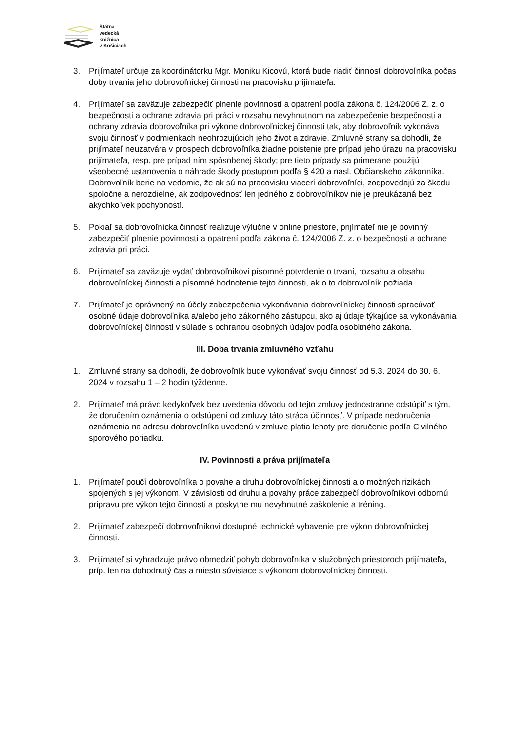Štátna
vedecká
knižnica
v Košiciach
3. Prijímateľ určuje za koordinátorku Mgr. Moniku Kicovú, ktorá bude riadiť činnosť dobrovoľníka počas doby trvania jeho dobrovoľníckej činnosti na pracovisku prijímateľa.
4. Prijímateľ sa zaväzuje zabezpečiť plnenie povinností a opatrení podľa zákona č. 124/2006 Z. z. o bezpečnosti a ochrane zdravia pri práci v rozsahu nevyhnutnom na zabezpečenie bezpečnosti a ochrany zdravia dobrovoľníka pri výkone dobrovoľníckej činnosti tak, aby dobrovoľník vykonával svoju činnosť v podmienkach neohrozujúcich jeho život a zdravie. Zmluvné strany sa dohodli, že prijímateľ neuzatvára v prospech dobrovoľníka žiadne poistenie pre prípad jeho úrazu na pracovisku prijímateľa, resp. pre prípad ním spôsobenej škody; pre tieto prípady sa primerane použijú všeobecné ustanovenia o náhrade škody postupom podľa § 420 a nasl. Občianskeho zákonníka. Dobrovoľník berie na vedomie, že ak sú na pracovisku viacerí dobrovoľníci, zodpovedajú za škodu spoločne a nerozdielne, ak zodpovednosť len jedného z dobrovoľníkov nie je preukázaná bez akýchkoľvek pochybností.
5. Pokiaľ sa dobrovoľnícka činnosť realizuje výlučne v online priestore, prijímateľ nie je povinný zabezpečiť plnenie povinností a opatrení podľa zákona č. 124/2006 Z. z. o bezpečnosti a ochrane zdravia pri práci.
6. Prijímateľ sa zaväzuje vydať dobrovoľníkovi písomné potvrdenie o trvaní, rozsahu a obsahu dobrovoľníckej činnosti a písomné hodnotenie tejto činnosti, ak o to dobrovoľník požiada.
7. Prijímateľ je oprávnený na účely zabezpečenia vykonávania dobrovoľníckej činnosti spracúvať osobné údaje dobrovoľníka a/alebo jeho zákonného zástupcu, ako aj údaje týkajúce sa vykonávania dobrovoľníckej činnosti v súlade s ochranou osobných údajov podľa osobitného zákona.
III. Doba trvania zmluvného vzťahu
1. Zmluvné strany sa dohodli, že dobrovoľník bude vykonávať svoju činnosť od 5.3. 2024 do 30. 6. 2024 v rozsahu 1 – 2 hodín týždenne.
2. Prijímateľ má právo kedykoľvek bez uvedenia dôvodu od tejto zmluvy jednostranne odstúpiť s tým, že doručením oznámenia o odstúpení od zmluvy táto stráca účinnosť. V prípade nedoručenia oznámenia na adresu dobrovoľníka uvedenú v zmluve platia lehoty pre doručenie podľa Civilného sporového poriadku.
IV. Povinnosti a práva prijímateľa
1. Prijímateľ poučí dobrovoľníka o povahe a druhu dobrovoľníckej činnosti a o možných rizikách spojených s jej výkonom. V závislosti od druhu a povahy práce zabezpečí dobrovoľníkovi odbornú prípravu pre výkon tejto činnosti a poskytne mu nevyhnutné zaškolenie a tréning.
2. Prijímateľ zabezpečí dobrovoľníkovi dostupné technické vybavenie pre výkon dobrovoľníckej činnosti.
3. Prijímateľ si vyhradzuje právo obmedziť pohyb dobrovoľníka v služobných priestoroch prijímateľa, príp. len na dohodnutý čas a miesto súvisiace s výkonom dobrovoľníckej činnosti.